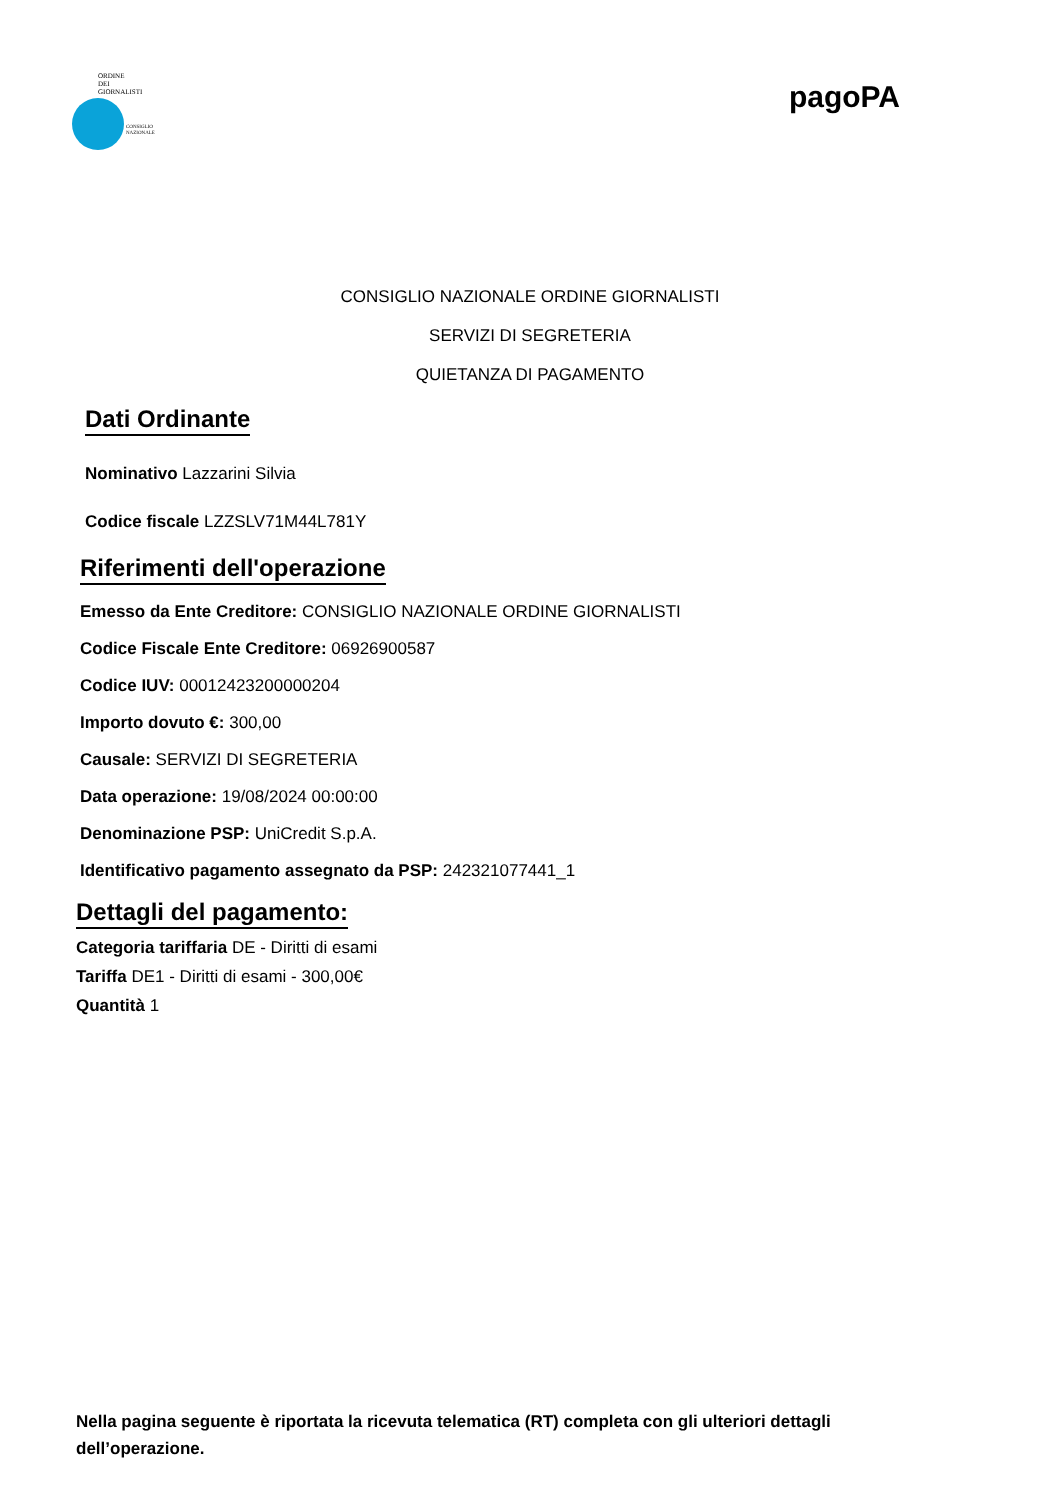ORDINE
DEI
GIORNALISTI
CONSIGLIO
NAZIONALE
pagoPA
CONSIGLIO NAZIONALE ORDINE GIORNALISTI
SERVIZI DI SEGRETERIA
QUIETANZA DI PAGAMENTO
Dati Ordinante
Nominativo Lazzarini Silvia
Codice fiscale LZZSLV71M44L781Y
Riferimenti dell'operazione
Emesso da Ente Creditore: CONSIGLIO NAZIONALE ORDINE GIORNALISTI
Codice Fiscale Ente Creditore: 06926900587
Codice IUV: 00012423200000204
Importo dovuto €: 300,00
Causale: SERVIZI DI SEGRETERIA
Data operazione: 19/08/2024 00:00:00
Denominazione PSP: UniCredit S.p.A.
Identificativo pagamento assegnato da PSP: 242321077441_1
Dettagli del pagamento:
Categoria tariffaria DE - Diritti di esami
Tariffa DE1 - Diritti di esami - 300,00€
Quantità 1
Nella pagina seguente è riportata la ricevuta telematica (RT) completa con gli ulteriori dettagli dell’operazione.